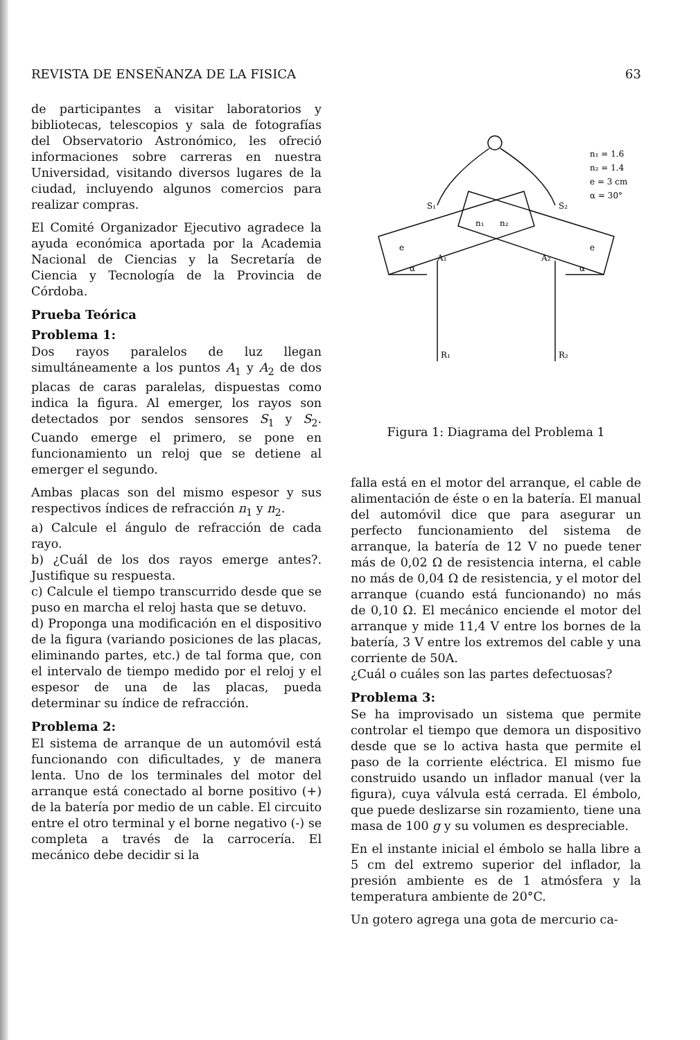REVISTA DE ENSEÑANZA DE LA FISICA 63
de participantes a visitar laboratorios y bibliotecas, telescopios y sala de fotografías del Observatorio Astronómico, les ofreció informaciones sobre carreras en nuestra Universidad, visitando diversos lugares de la ciudad, incluyendo algunos comercios para realizar compras.
El Comité Organizador Ejecutivo agradece la ayuda económica aportada por la Academia Nacional de Ciencias y la Secretaría de Ciencia y Tecnología de la Provincia de Córdoba.
Prueba Teórica
Problema 1:
Dos rayos paralelos de luz llegan simultáneamente a los puntos A<sub>1</sub> y A<sub>2</sub> de dos placas de caras paralelas, dispuestas como indica la figura. Al emerger, los rayos son detectados por sendos sensores S<sub>1</sub> y S<sub>2</sub>. Cuando emerge el primero, se pone en funcionamiento un reloj que se detiene al emerger el segundo.
Ambas placas son del mismo espesor y sus respectivos índices de refracción n<sub>1</sub> y n<sub>2</sub>.
a) Calcule el ángulo de refracción de cada rayo.
b) ¿Cuál de los dos rayos emerge antes?. Justifique su respuesta.
c) Calcule el tiempo transcurrido desde que se puso en marcha el reloj hasta que se detuvo.
d) Proponga una modificación en el dispositivo de la figura (variando posiciones de las placas, eliminando partes, etc.) de tal forma que, con el intervalo de tiempo medido por el reloj y el espesor de una de las placas, pueda determinar su índice de refracción.
Problema 2:
El sistema de arranque de un automóvil está funcionando con dificultades, y de manera lenta. Uno de los terminales del motor del arranque está conectado al borne positivo (+) de la batería por medio de un cable. El circuito entre el otro terminal y el borne negativo (-) se completa a través de la carrocería. El mecánico debe decidir si la
S₁
S₂
n₁
n₂
A₁
A₂
e
e
α
α
R₁
R₂
n₁ = 1.6
n₂ = 1.4
e = 3 cm
α = 30°
Figura 1: Diagrama del Problema 1
falla está en el motor del arranque, el cable de alimentación de éste o en la batería. El manual del automóvil dice que para asegurar un perfecto funcionamiento del sistema de arranque, la batería de 12 V no puede tener más de 0,02 Ω de resistencia interna, el cable no más de 0,04 Ω de resistencia, y el motor del arranque (cuando está funcionando) no más de 0,10 Ω. El mecánico enciende el motor del arranque y mide 11,4 V entre los bornes de la batería, 3 V entre los extremos del cable y una corriente de 50A.
¿Cuál o cuáles son las partes defectuosas?
Problema 3:
Se ha improvisado un sistema que permite controlar el tiempo que demora un dispositivo desde que se lo activa hasta que permite el paso de la corriente eléctrica. El mismo fue construido usando un inflador manual (ver la figura), cuya válvula está cerrada. El émbolo, que puede deslizarse sin rozamiento, tiene una masa de 100 g y su volumen es despreciable.
En el instante inicial el émbolo se halla libre a 5 cm del extremo superior del inflador, la presión ambiente es de 1 atmósfera y la temperatura ambiente de 20°C.
Un gotero agrega una gota de mercurio ca-